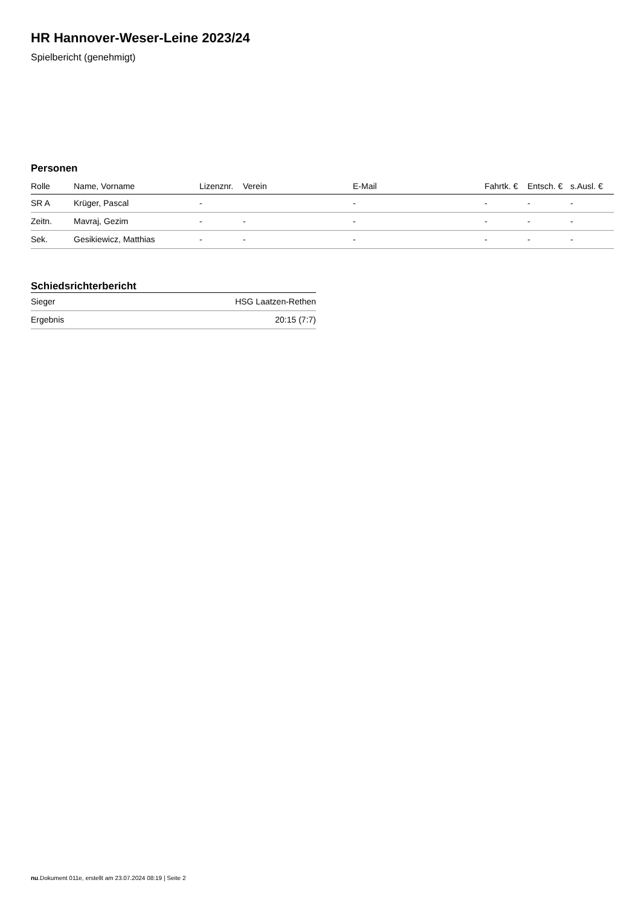HR Hannover-Weser-Leine 2023/24
Spielbericht (genehmigt)
Personen
| Rolle | Name, Vorname | Lizenznr. | Verein | E-Mail | Fahrtk. € | Entsch. € | s.Ausl. € |
| --- | --- | --- | --- | --- | --- | --- | --- |
| SR A | Krüger, Pascal | - | | - | - | - | - |
| Zeitn. | Mavraj, Gezim | - | - | - | - | - | - |
| Sek. | Gesikiewicz, Matthias | - | - | - | - | - | - |
Schiedsrichterbericht
| Sieger | HSG Laatzen-Rethen |
| Ergebnis | 20:15 (7:7) |
nu.Dokument 011e, erstellt am 23.07.2024 08:19 | Seite 2